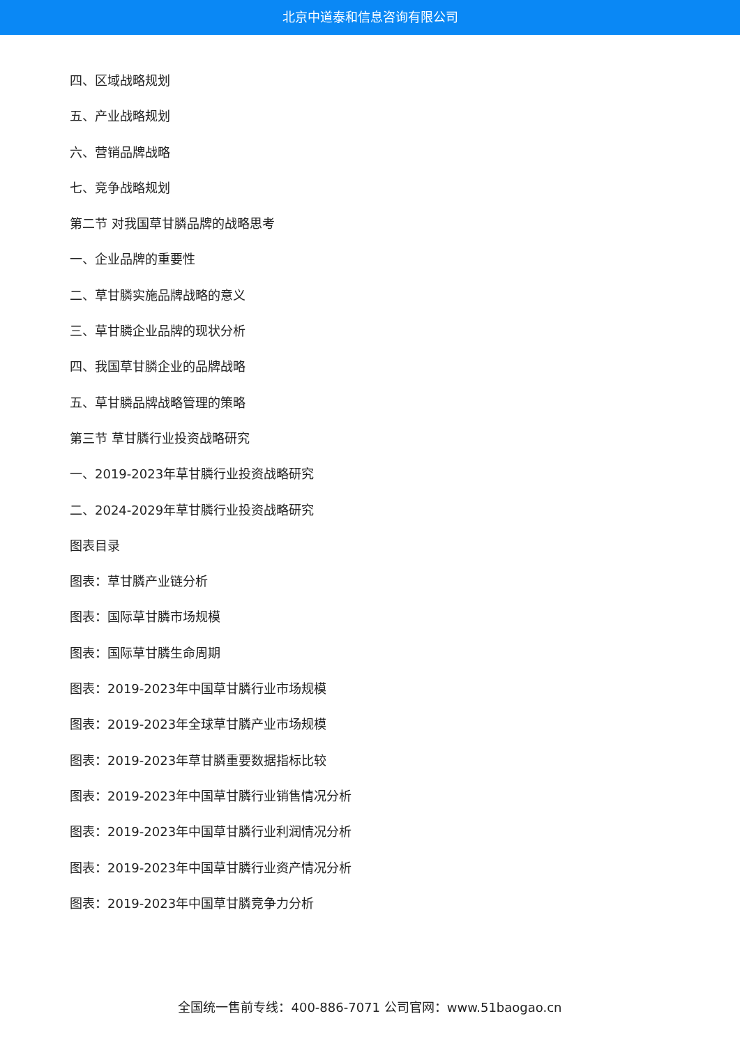北京中道泰和信息咨询有限公司
四、区域战略规划
五、产业战略规划
六、营销品牌战略
七、竞争战略规划
第二节 对我国草甘膦品牌的战略思考
一、企业品牌的重要性
二、草甘膦实施品牌战略的意义
三、草甘膦企业品牌的现状分析
四、我国草甘膦企业的品牌战略
五、草甘膦品牌战略管理的策略
第三节 草甘膦行业投资战略研究
一、2019-2023年草甘膦行业投资战略研究
二、2024-2029年草甘膦行业投资战略研究
图表目录
图表：草甘膦产业链分析
图表：国际草甘膦市场规模
图表：国际草甘膦生命周期
图表：2019-2023年中国草甘膦行业市场规模
图表：2019-2023年全球草甘膦产业市场规模
图表：2019-2023年草甘膦重要数据指标比较
图表：2019-2023年中国草甘膦行业销售情况分析
图表：2019-2023年中国草甘膦行业利润情况分析
图表：2019-2023年中国草甘膦行业资产情况分析
图表：2019-2023年中国草甘膦竞争力分析
全国统一售前专线：400-886-7071 公司官网：www.51baogao.cn